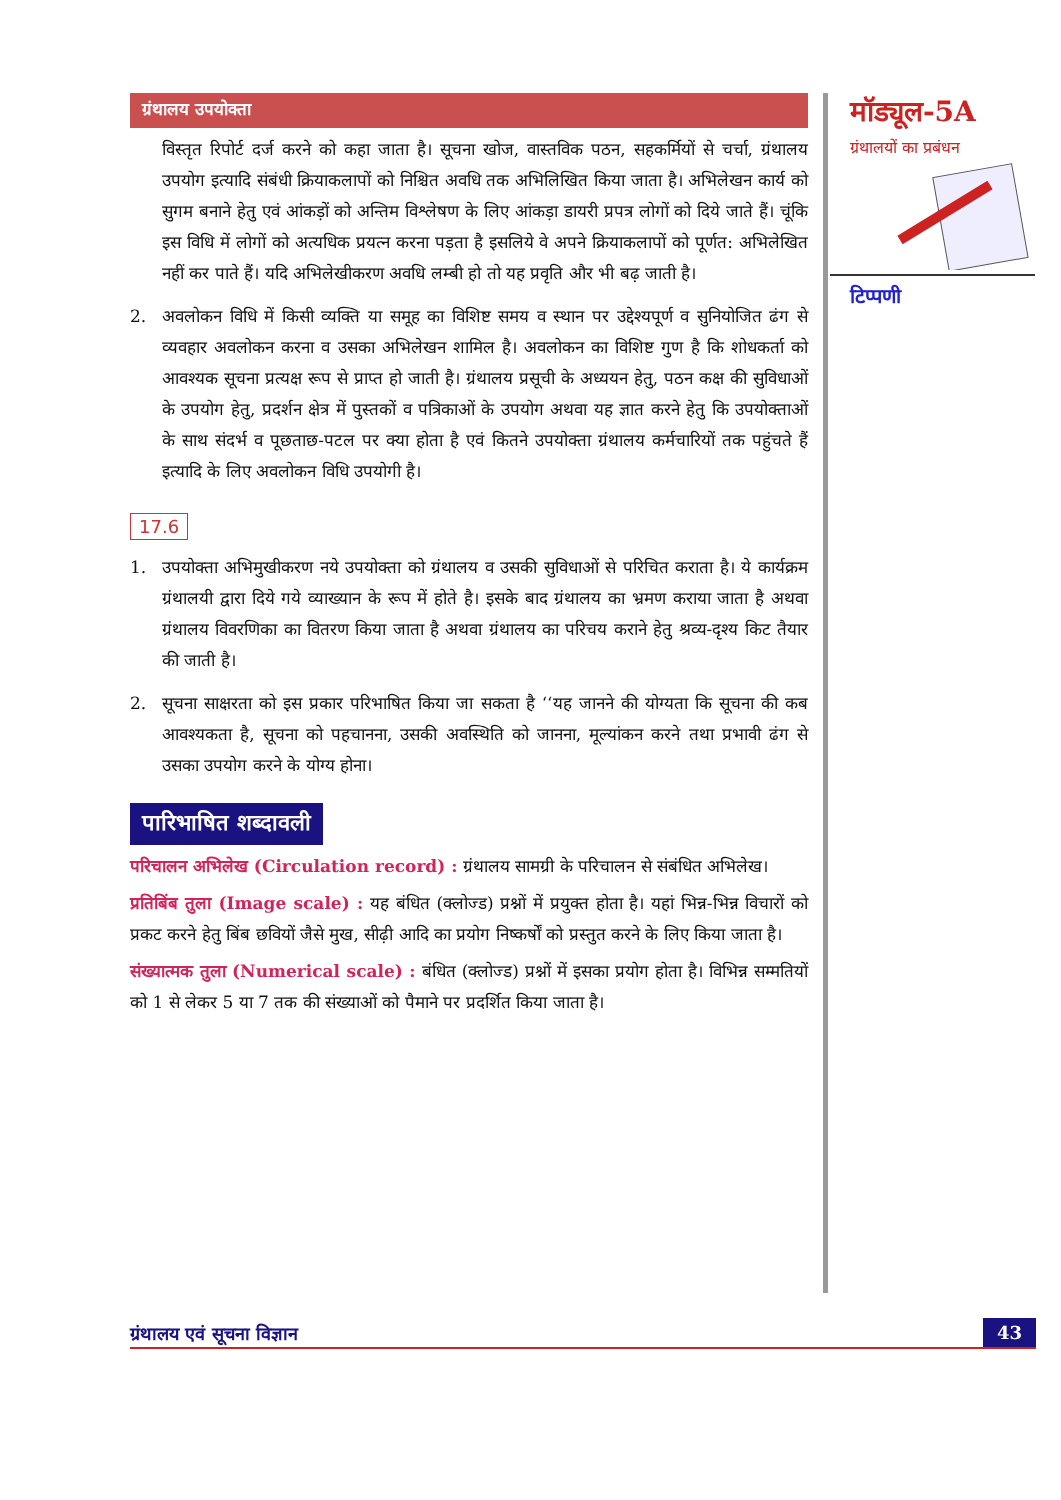मॉड्यूल-5A
ग्रंथालयों का प्रबंधन
टिप्पणी
ग्रंथालय उपयोक्ता
विस्तृत रिपोर्ट दर्ज करने को कहा जाता है। सूचना खोज, वास्तविक पठन, सहकर्मियों से चर्चा, ग्रंथालय उपयोग इत्यादि संबंधी क्रियाकलापों को निश्चित अवधि तक अभिलिखित किया जाता है। अभिलेखन कार्य को सुगम बनाने हेतु एवं आंकड़ों को अन्तिम विश्लेषण के लिए आंकड़ा डायरी प्रपत्र लोगों को दिये जाते हैं। चूंकि इस विधि में लोगों को अत्यधिक प्रयत्न करना पड़ता है इसलिये वे अपने क्रियाकलापों को पूर्णत: अभिलेखित नहीं कर पाते हैं। यदि अभिलेखीकरण अवधि लम्बी हो तो यह प्रवृति और भी बढ़ जाती है।
2. अवलोकन विधि में किसी व्यक्ति या समूह का विशिष्ट समय व स्थान पर उद्देश्यपूर्ण व सुनियोजित ढंग से व्यवहार अवलोकन करना व उसका अभिलेखन शामिल है। अवलोकन का विशिष्ट गुण है कि शोधकर्ता को आवश्यक सूचना प्रत्यक्ष रूप से प्राप्त हो जाती है। ग्रंथालय प्रसूची के अध्ययन हेतु, पठन कक्ष की सुविधाओं के उपयोग हेतु, प्रदर्शन क्षेत्र में पुस्तकों व पत्रिकाओं के उपयोग अथवा यह ज्ञात करने हेतु कि उपयोक्ताओं के साथ संदर्भ व पूछताछ-पटल पर क्या होता है एवं कितने उपयोक्ता ग्रंथालय कर्मचारियों तक पहुंचते हैं इत्यादि के लिए अवलोकन विधि उपयोगी है।
17.6
1. उपयोक्ता अभिमुखीकरण नये उपयोक्ता को ग्रंथालय व उसकी सुविधाओं से परिचित कराता है। ये कार्यक्रम ग्रंथालयी द्वारा दिये गये व्याख्यान के रूप में होते है। इसके बाद ग्रंथालय का भ्रमण कराया जाता है अथवा ग्रंथालय विवरणिका का वितरण किया जाता है अथवा ग्रंथालय का परिचय कराने हेतु श्रव्य-दृश्य किट तैयार की जाती है।
2. सूचना साक्षरता को इस प्रकार परिभाषित किया जा सकता है ‘‘यह जानने की योग्यता कि सूचना की कब आवश्यकता है, सूचना को पहचानना, उसकी अवस्थिति को जानना, मूल्यांकन करने तथा प्रभावी ढंग से उसका उपयोग करने के योग्य होना।
पारिभाषित शब्दावली
परिचालन अभिलेख (Circulation record) : ग्रंथालय सामग्री के परिचालन से संबंधित अभिलेख।
प्रतिबिंब तुला (Image scale) : यह बंधित (क्लोज्ड) प्रश्नों में प्रयुक्त होता है। यहां भिन्न-भिन्न विचारों को प्रकट करने हेतु बिंब छवियों जैसे मुख, सीढ़ी आदि का प्रयोग निष्कर्षों को प्रस्तुत करने के लिए किया जाता है।
संख्यात्मक तुला (Numerical scale) : बंधित (क्लोज्ड) प्रश्नों में इसका प्रयोग होता है। विभिन्न सम्मतियों को 1 से लेकर 5 या 7 तक की संख्याओं को पैमाने पर प्रदर्शित किया जाता है।
ग्रंथालय एवं सूचना विज्ञान 43